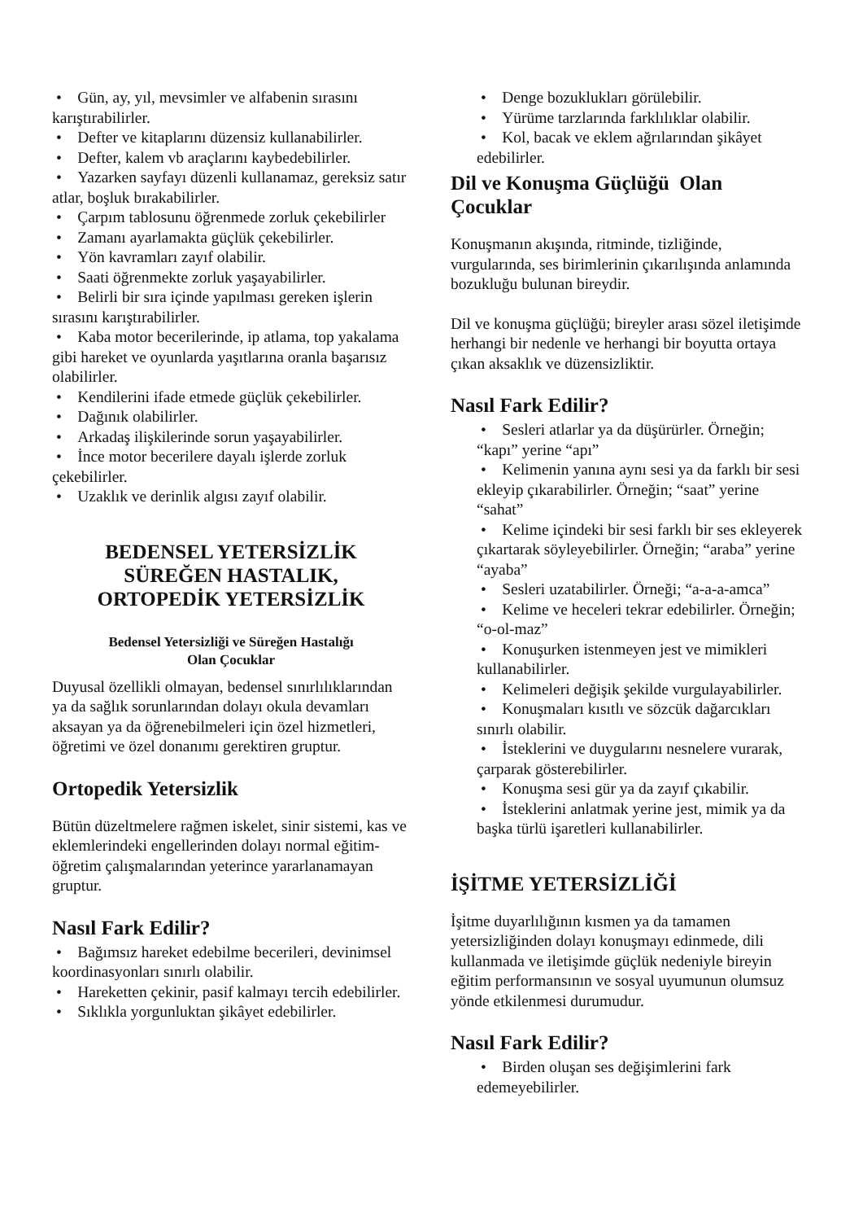• Gün, ay, yıl, mevsimler ve alfabenin sırasını karıştırabilirler.
• Defter ve kitaplarını düzensiz kullanabilirler.
• Defter, kalem vb araçlarını kaybedebilirler.
• Yazarken sayfayı düzenli kullanamaz, gereksiz satır atlar, boşluk bırakabilirler.
• Çarpım tablosunu öğrenmede zorluk çekebilirler
• Zamanı ayarlamakta güçlük çekebilirler.
• Yön kavramları zayıf olabilir.
• Saati öğrenmekte zorluk yaşayabilirler.
• Belirli bir sıra içinde yapılması gereken işlerin sırasını karıştırabilirler.
• Kaba motor becerilerinde, ip atlama, top yakalama gibi hareket ve oyunlarda yaşıtlarına oranla başarısız olabilirler.
• Kendilerini ifade etmede güçlük çekebilirler.
• Dağınık olabilirler.
• Arkadaş ilişkilerinde sorun yaşayabilirler.
• İnce motor becerilere dayalı işlerde zorluk çekebilirler.
• Uzaklık ve derinlik algısı zayıf olabilir.
BEDENSEL YETERSİZLİK
SÜREĞEN HASTALIK,
ORTOPEDİK YETERSİZLİK
Bedensel Yetersizliği ve Süreğen Hastalığı
Olan Çocuklar
Duyusal özellikli olmayan, bedensel sınırlılıklarından ya da sağlık sorunlarından dolayı okula devamları aksayan ya da öğrenebilmeleri için özel hizmetleri, öğretimi ve özel donanımı gerektiren gruptur.
Ortopedik Yetersizlik
Bütün düzeltmelere rağmen iskelet, sinir sistemi, kas ve eklemlerindeki engellerinden dolayı normal eğitim-öğretim çalışmalarından yeterince yararlanamayan gruptur.
Nasıl Fark Edilir?
• Bağımsız hareket edebilme becerileri, devinimsel koordinasyonları sınırlı olabilir.
• Hareketten çekinir, pasif kalmayı tercih edebilirler.
• Sıklıkla yorgunluktan şikâyet edebilirler.
• Denge bozuklukları görülebilir.
• Yürüme tarzlarında farklılıklar olabilir.
• Kol, bacak ve eklem ağrılarından şikâyet edebilirler.
Dil ve Konuşma Güçlüğü Olan Çocuklar
Konuşmanın akışında, ritminde, tizliğinde, vurgularında, ses birimlerinin çıkarılışında anlamında bozukluğu bulunan bireydir.
Dil ve konuşma güçlüğü; bireyler arası sözel iletişimde herhangi bir nedenle ve herhangi bir boyutta ortaya çıkan aksaklık ve düzensizliktir.
Nasıl Fark Edilir?
• Sesleri atlarlar ya da düşürürler. Örneğin; “kapı” yerine “apı”
• Kelimenin yanına aynı sesi ya da farklı bir sesi ekleyip çıkarabilirler. Örneğin; “saat” yerine “sahat”
• Kelime içindeki bir sesi farklı bir ses ekleyerek çıkartarak söyleyebilirler. Örneğin; “araba” yerine “ayaba”
• Sesleri uzatabilirler. Örneği; “a-a-a-amca”
• Kelime ve heceleri tekrar edebilirler. Örneğin; “o-ol-maz”
• Konuşurken istenmeyen jest ve mimikleri kullanabilirler.
• Kelimeleri değişik şekilde vurgulayabilirler.
• Konuşmaları kısıtlı ve sözcük dağarcıkları sınırlı olabilir.
• İsteklerini ve duygularını nesnelere vurarak, çarparak gösterebilirler.
• Konuşma sesi gür ya da zayıf çıkabilir.
• İsteklerini anlatmak yerine jest, mimik ya da başka türlü işaretleri kullanabilirler.
İŞİTME YETERSİZLİĞİ
İşitme duyarlılığının kısmen ya da tamamen yetersizliğinden dolayı konuşmayı edinmede, dili kullanmada ve iletişimde güçlük nedeniyle bireyin eğitim performansının ve sosyal uyumunun olumsuz yönde etkilenmesi durumudur.
Nasıl Fark Edilir?
• Birden oluşan ses değişimlerini fark edemeyebilirler.